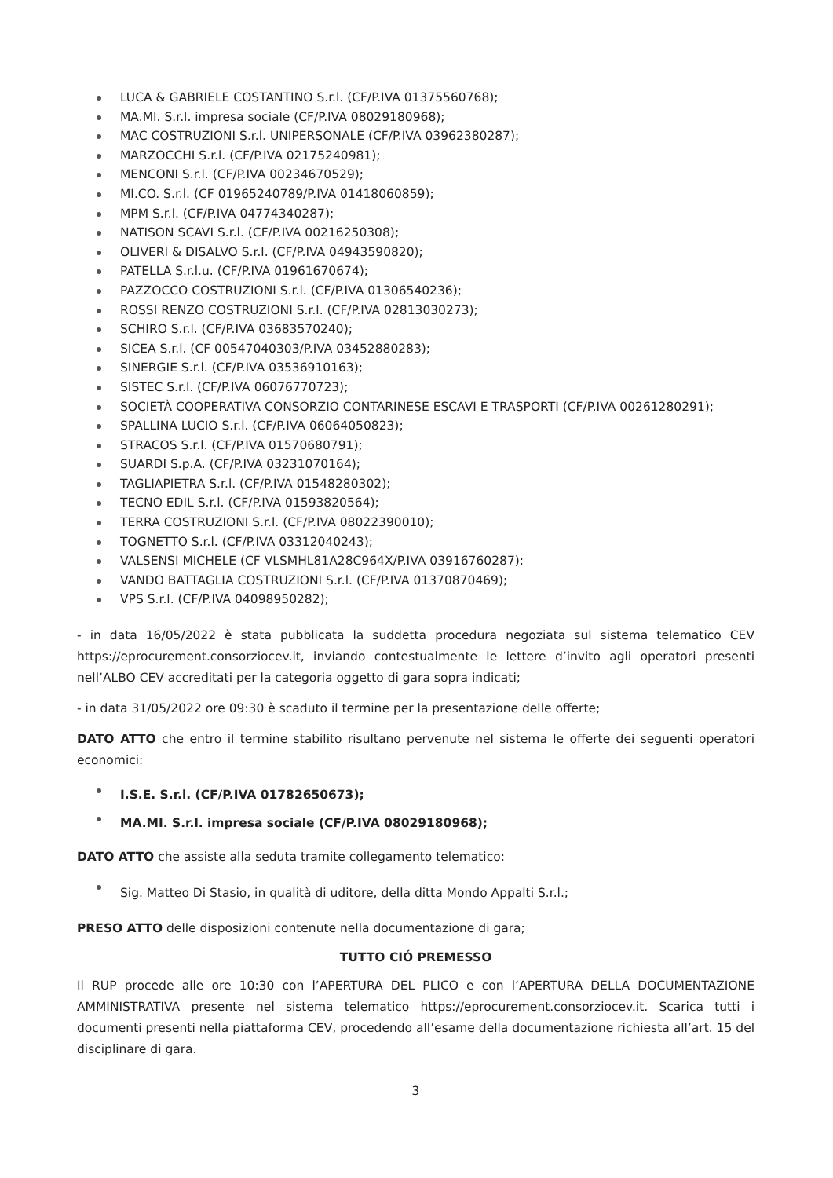LUCA & GABRIELE COSTANTINO S.r.l. (CF/P.IVA 01375560768);
MA.MI. S.r.l. impresa sociale (CF/P.IVA 08029180968);
MAC COSTRUZIONI S.r.l. UNIPERSONALE (CF/P.IVA 03962380287);
MARZOCCHI S.r.l. (CF/P.IVA 02175240981);
MENCONI S.r.l. (CF/P.IVA 00234670529);
MI.CO. S.r.l. (CF 01965240789/P.IVA 01418060859);
MPM S.r.l. (CF/P.IVA 04774340287);
NATISON SCAVI S.r.l. (CF/P.IVA 00216250308);
OLIVERI & DISALVO S.r.l. (CF/P.IVA 04943590820);
PATELLA S.r.l.u. (CF/P.IVA 01961670674);
PAZZOCCO COSTRUZIONI S.r.l. (CF/P.IVA 01306540236);
ROSSI RENZO COSTRUZIONI S.r.l. (CF/P.IVA 02813030273);
SCHIRO S.r.l. (CF/P.IVA 03683570240);
SICEA S.r.l. (CF 00547040303/P.IVA 03452880283);
SINERGIE S.r.l. (CF/P.IVA 03536910163);
SISTEC S.r.l. (CF/P.IVA 06076770723);
SOCIETÀ COOPERATIVA CONSORZIO CONTARINESE ESCAVI E TRASPORTI (CF/P.IVA 00261280291);
SPALLINA LUCIO S.r.l. (CF/P.IVA 06064050823);
STRACOS S.r.l. (CF/P.IVA 01570680791);
SUARDI S.p.A. (CF/P.IVA 03231070164);
TAGLIAPIETRA S.r.l. (CF/P.IVA 01548280302);
TECNO EDIL S.r.l. (CF/P.IVA 01593820564);
TERRA COSTRUZIONI S.r.l. (CF/P.IVA 08022390010);
TOGNETTO S.r.l. (CF/P.IVA 03312040243);
VALSENSI MICHELE (CF VLSMHL81A28C964X/P.IVA 03916760287);
VANDO BATTAGLIA COSTRUZIONI S.r.l. (CF/P.IVA 01370870469);
VPS S.r.l. (CF/P.IVA 04098950282);
- in data 16/05/2022 è stata pubblicata la suddetta procedura negoziata sul sistema telematico CEV https://eprocurement.consorziocev.it, inviando contestualmente le lettere d’invito agli operatori presenti nell’ALBO CEV accreditati per la categoria oggetto di gara sopra indicati;
- in data 31/05/2022 ore 09:30 è scaduto il termine per la presentazione delle offerte;
DATO ATTO che entro il termine stabilito risultano pervenute nel sistema le offerte dei seguenti operatori economici:
I.S.E. S.r.l. (CF/P.IVA 01782650673);
MA.MI. S.r.l. impresa sociale (CF/P.IVA 08029180968);
DATO ATTO che assiste alla seduta tramite collegamento telematico:
Sig. Matteo Di Stasio, in qualità di uditore, della ditta Mondo Appalti S.r.l.;
PRESO ATTO delle disposizioni contenute nella documentazione di gara;
TUTTO CIÓ PREMESSO
Il RUP procede alle ore 10:30 con l’APERTURA DEL PLICO e con l’APERTURA DELLA DOCUMENTAZIONE AMMINISTRATIVA presente nel sistema telematico https://eprocurement.consorziocev.it. Scarica tutti i documenti presenti nella piattaforma CEV, procedendo all’esame della documentazione richiesta all’art. 15 del disciplinare di gara.
3